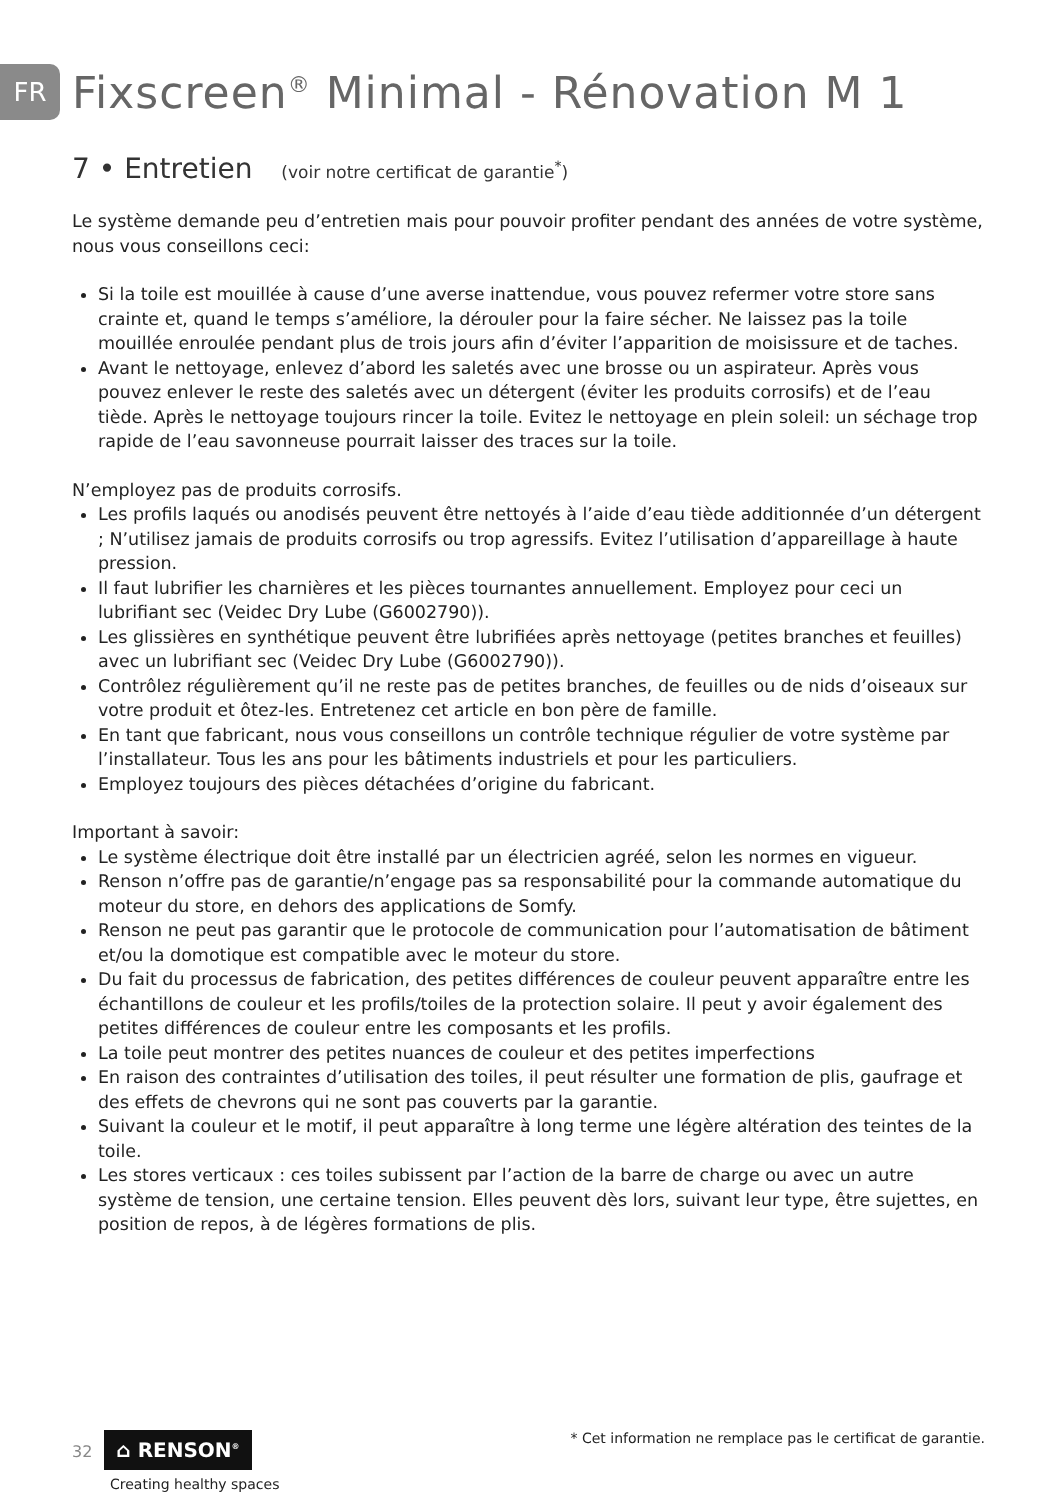FR
Fixscreen<sup>®</sup> Minimal - Rénovation M 1
7 • Entretien (voir notre certificat de garantie<sup>*</sup>)
Le système demande peu d’entretien mais pour pouvoir profiter pendant des années de votre système, nous vous conseillons ceci:
Si la toile est mouillée à cause d’une averse inattendue, vous pouvez refermer votre store sans crainte et, quand le temps s’améliore, la dérouler pour la faire sécher. Ne laissez pas la toile mouillée enroulée pendant plus de trois jours afin d’éviter l’apparition de moisissure et de taches.
Avant le nettoyage, enlevez d’abord les saletés avec une brosse ou un aspirateur. Après vous pouvez enlever le reste des saletés avec un détergent (éviter les produits corrosifs) et de l’eau tiède. Après le nettoyage toujours rincer la toile. Evitez le nettoyage en plein soleil: un séchage trop rapide de l’eau savonneuse pourrait laisser des traces sur la toile.
N’employez pas de produits corrosifs.
Les profils laqués ou anodisés peuvent être nettoyés à l’aide d’eau tiède additionnée d’un détergent ; N’utilisez jamais de produits corrosifs ou trop agressifs. Evitez l’utilisation d’appareillage à haute pression.
Il faut lubrifier les charnières et les pièces tournantes annuellement. Employez pour ceci un lubrifiant sec (Veidec Dry Lube (G6002790)).
Les glissières en synthétique peuvent être lubrifiées après nettoyage (petites branches et feuilles) avec un lubrifiant sec (Veidec Dry Lube (G6002790)).
Contrôlez régulièrement qu’il ne reste pas de petites branches, de feuilles ou de nids d’oiseaux sur votre produit et ôtez-les. Entretenez cet article en bon père de famille.
En tant que fabricant, nous vous conseillons un contrôle technique régulier de votre système par l’installateur. Tous les ans pour les bâtiments industriels et pour les particuliers.
Employez toujours des pièces détachées d’origine du fabricant.
Important à savoir:
Le système électrique doit être installé par un électricien agréé, selon les normes en vigueur.
Renson n’offre pas de garantie/n’engage pas sa responsabilité pour la commande automatique du moteur du store, en dehors des applications de Somfy.
Renson ne peut pas garantir que le protocole de communication pour l’automatisation de bâtiment et/ou la domotique est compatible avec le moteur du store.
Du fait du processus de fabrication, des petites différences de couleur peuvent apparaître entre les échantillons de couleur et les profils/toiles de la protection solaire. Il peut y avoir également des petites différences de couleur entre les composants et les profils.
La toile peut montrer des petites nuances de couleur et des petites imperfections
En raison des contraintes d’utilisation des toiles, il peut résulter une formation de plis, gaufrage et des effets de chevrons qui ne sont pas couverts par la garantie.
Suivant la couleur et le motif, il peut apparaître à long terme une légère altération des teintes de la toile.
Les stores verticaux : ces toiles subissent par l’action de la barre de charge ou avec un autre système de tension, une certaine tension. Elles peuvent dès lors, suivant leur type, être sujettes, en position de repos, à de légères formations de plis.
32 ⌂ RENSON<sup>®</sup>
Creating healthy spaces
* Cet information ne remplace pas le certificat de garantie.